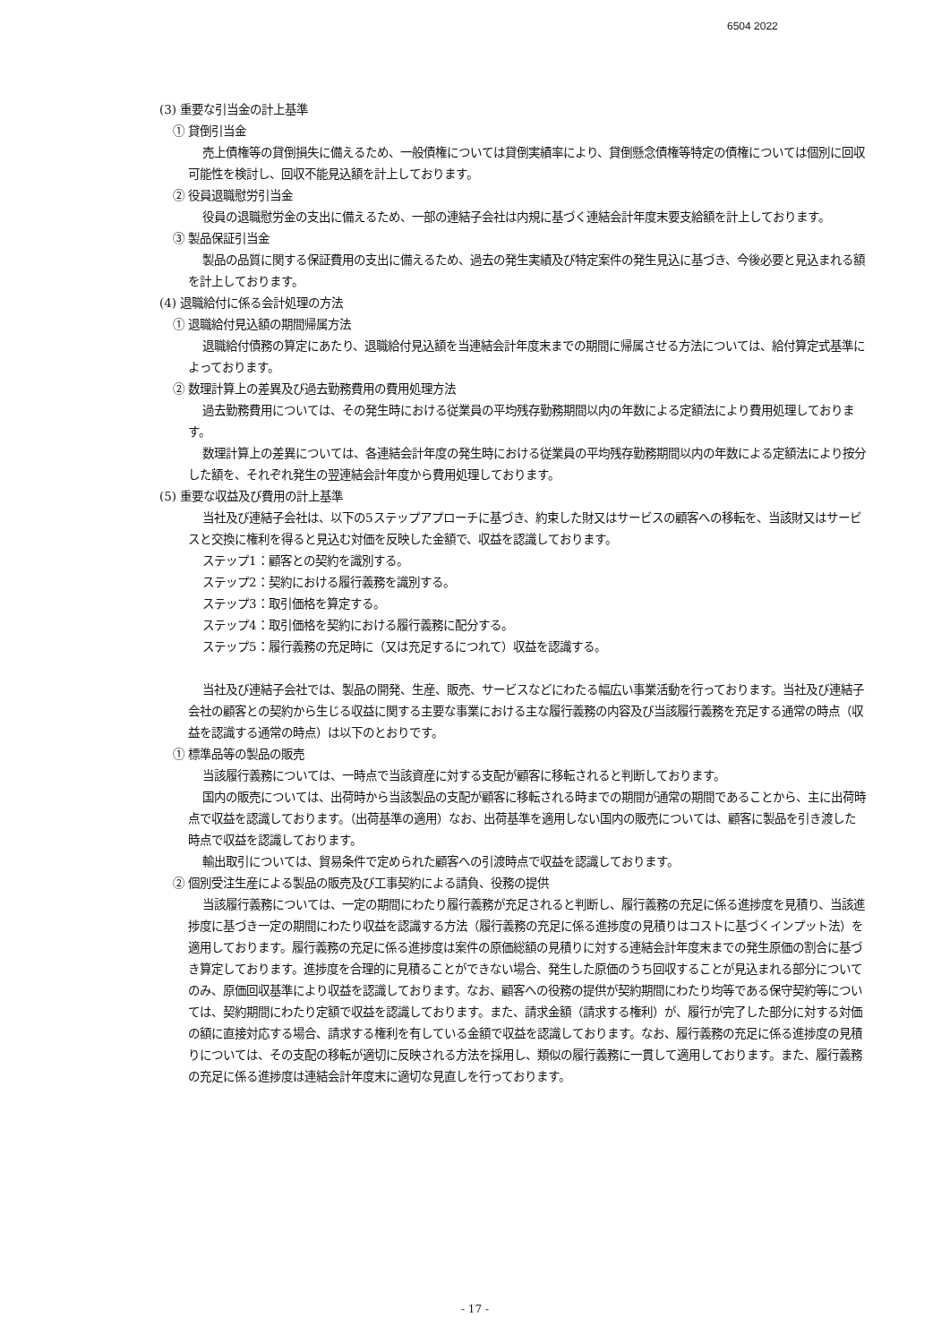6504 2022
(3) 重要な引当金の計上基準
① 貸倒引当金
売上債権等の貸倒損失に備えるため、一般債権については貸倒実績率により、貸倒懸念債権等特定の債権については個別に回収可能性を検討し、回収不能見込額を計上しております。
② 役員退職慰労引当金
役員の退職慰労金の支出に備えるため、一部の連結子会社は内規に基づく連結会計年度末要支給額を計上しております。
③ 製品保証引当金
製品の品質に関する保証費用の支出に備えるため、過去の発生実績及び特定案件の発生見込に基づき、今後必要と見込まれる額を計上しております。
(4) 退職給付に係る会計処理の方法
① 退職給付見込額の期間帰属方法
退職給付債務の算定にあたり、退職給付見込額を当連結会計年度末までの期間に帰属させる方法については、給付算定式基準によっております。
② 数理計算上の差異及び過去勤務費用の費用処理方法
過去勤務費用については、その発生時における従業員の平均残存勤務期間以内の年数による定額法により費用処理しております。
数理計算上の差異については、各連結会計年度の発生時における従業員の平均残存勤務期間以内の年数による定額法により按分した額を、それぞれ発生の翌連結会計年度から費用処理しております。
(5) 重要な収益及び費用の計上基準
当社及び連結子会社は、以下の5ステップアプローチに基づき、約束した財又はサービスの顧客への移転を、当該財又はサービスと交換に権利を得ると見込む対価を反映した金額で、収益を認識しております。
ステップ1：顧客との契約を識別する。
ステップ2：契約における履行義務を識別する。
ステップ3：取引価格を算定する。
ステップ4：取引価格を契約における履行義務に配分する。
ステップ5：履行義務の充足時に（又は充足するにつれて）収益を認識する。
当社及び連結子会社では、製品の開発、生産、販売、サービスなどにわたる幅広い事業活動を行っております。当社及び連結子会社の顧客との契約から生じる収益に関する主要な事業における主な履行義務の内容及び当該履行義務を充足する通常の時点（収益を認識する通常の時点）は以下のとおりです。
① 標準品等の製品の販売
当該履行義務については、一時点で当該資産に対する支配が顧客に移転されると判断しております。
国内の販売については、出荷時から当該製品の支配が顧客に移転される時までの期間が通常の期間であることから、主に出荷時点で収益を認識しております。（出荷基準の適用）なお、出荷基準を適用しない国内の販売については、顧客に製品を引き渡した時点で収益を認識しております。
輸出取引については、貿易条件で定められた顧客への引渡時点で収益を認識しております。
② 個別受注生産による製品の販売及び工事契約による請負、役務の提供
当該履行義務については、一定の期間にわたり履行義務が充足されると判断し、履行義務の充足に係る進捗度を見積り、当該進捗度に基づき一定の期間にわたり収益を認識する方法（履行義務の充足に係る進捗度の見積りはコストに基づくインプット法）を適用しております。履行義務の充足に係る進捗度は案件の原価総額の見積りに対する連結会計年度末までの発生原価の割合に基づき算定しております。進捗度を合理的に見積ることができない場合、発生した原価のうち回収することが見込まれる部分についてのみ、原価回収基準により収益を認識しております。なお、顧客への役務の提供が契約期間にわたり均等である保守契約等については、契約期間にわたり定額で収益を認識しております。また、請求金額（請求する権利）が、履行が完了した部分に対する対価の額に直接対応する場合、請求する権利を有している金額で収益を認識しております。なお、履行義務の充足に係る進捗度の見積りについては、その支配の移転が適切に反映される方法を採用し、類似の履行義務に一貫して適用しております。また、履行義務の充足に係る進捗度は連結会計年度末に適切な見直しを行っております。
- 17 -